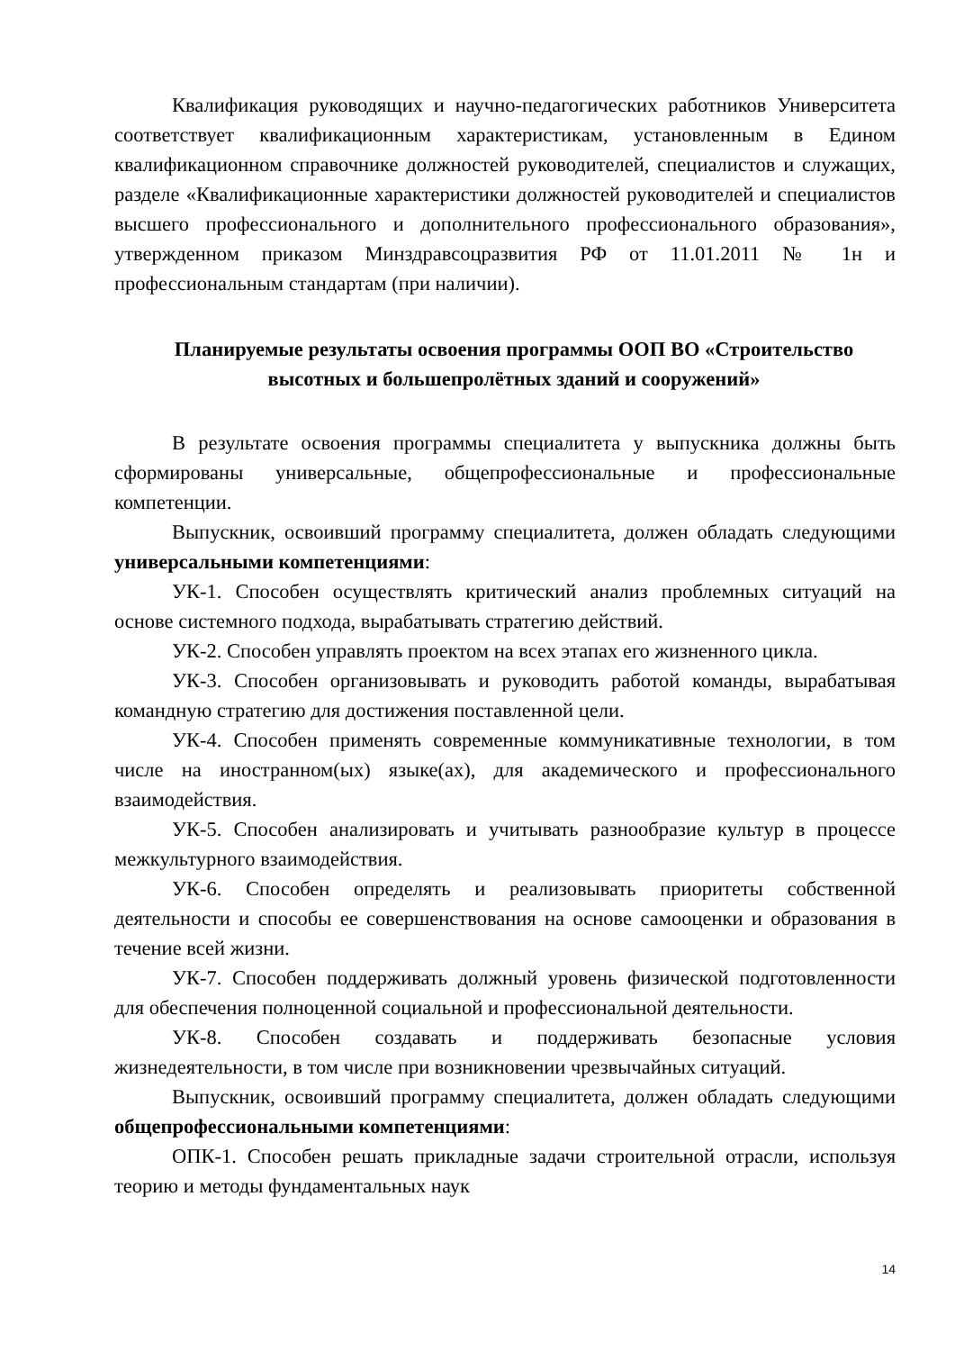Квалификация руководящих и научно-педагогических работников Университета соответствует квалификационным характеристикам, установленным в Едином квалификационном справочнике должностей руководителей, специалистов и служащих, разделе «Квалификационные характеристики должностей руководителей и специалистов высшего профессионального и дополнительного профессионального образования», утвержденном приказом Минздравсоцразвития РФ от 11.01.2011 № 1н и профессиональным стандартам (при наличии).
Планируемые результаты освоения программы ООП ВО «Строительство высотных и большепролётных зданий и сооружений»
В результате освоения программы специалитета у выпускника должны быть сформированы универсальные, общепрофессиональные и профессиональные компетенции.
Выпускник, освоивший программу специалитета, должен обладать следующими универсальными компетенциями:
УК-1. Способен осуществлять критический анализ проблемных ситуаций на основе системного подхода, вырабатывать стратегию действий.
УК-2. Способен управлять проектом на всех этапах его жизненного цикла.
УК-3. Способен организовывать и руководить работой команды, вырабатывая командную стратегию для достижения поставленной цели.
УК-4. Способен применять современные коммуникативные технологии, в том числе на иностранном(ых) языке(ах), для академического и профессионального взаимодействия.
УК-5. Способен анализировать и учитывать разнообразие культур в процессе межкультурного взаимодействия.
УК-6. Способен определять и реализовывать приоритеты собственной деятельности и способы ее совершенствования на основе самооценки и образования в течение всей жизни.
УК-7. Способен поддерживать должный уровень физической подготовленности для обеспечения полноценной социальной и профессиональной деятельности.
УК-8. Способен создавать и поддерживать безопасные условия жизнедеятельности, в том числе при возникновении чрезвычайных ситуаций.
Выпускник, освоивший программу специалитета, должен обладать следующими общепрофессиональными компетенциями:
ОПК-1. Способен решать прикладные задачи строительной отрасли, используя теорию и методы фундаментальных наук
14